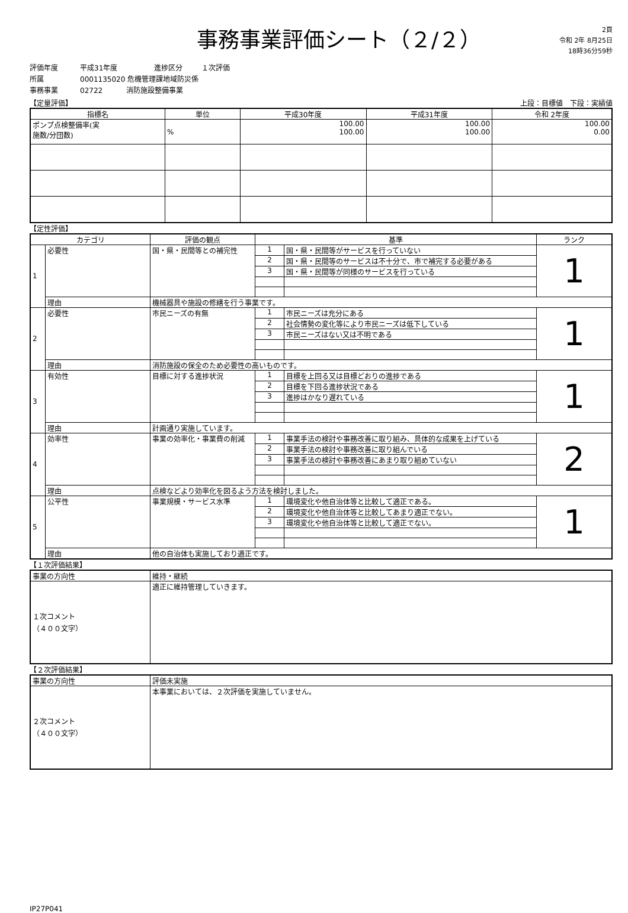事務事業評価シート（２/２）
2頁
令和 2年 8月25日
18時36分59秒
評価年度 平成31年度 進捗区分 １次評価
所属 0001135020 危機管理課地域防災係
事務事業 02722 消防施設整備事業
【定量評価】 上段：目標値　下段：実績値
| 指標名 | 単位 | 平成30年度 | 平成31年度 | 令和 2年度 |
| --- | --- | --- | --- | --- |
| ポンプ点検整備率(実 施数/分団数) | % | 100.00 100.00 | 100.00 100.00 | 100.00 0.00 |
【定性評価】
| カテゴリ | | 評価の観点 | 基準 | | ランク |
| --- | --- | --- | --- | --- | --- |
| 1 | 必要性 | 国・県・民間等との補完性 | 1 | 国・県・民間等がサービスを行っていない | 1 |
| | | | 2 | 国・県・民間等のサービスは不十分で、市で補完する必要がある | |
| | | | 3 | 国・県・民間等が同様のサービスを行っている | |
| | 理由 | 機械器具や施設の修繕を行う事業です。 | | | |
| 2 | 必要性 | 市民ニーズの有無 | 1 | 市民ニーズは充分にある | 1 |
| | | | 2 | 社会情勢の変化等により市民ニーズは低下している | |
| | | | 3 | 市民ニーズはない又は不明である | |
| | 理由 | 消防施設の保全のため必要性の高いものです。 | | | |
| 3 | 有効性 | 目標に対する進捗状況 | 1 | 目標を上回る又は目標どおりの進捗である | 1 |
| | | | 2 | 目標を下回る進捗状況である | |
| | | | 3 | 進捗はかなり遅れている | |
| | 理由 | 計画通り実施しています。 | | | |
| 4 | 効率性 | 事業の効率化・事業費の削減 | 1 | 事業手法の検討や事務改善に取り組み、具体的な成果を上げている | 2 |
| | | | 2 | 事業手法の検討や事務改善に取り組んでいる | |
| | | | 3 | 事業手法の検討や事務改善にあまり取り組めていない | |
| | 理由 | 点検などより効率化を図るよう方法を検討しました。 | | | |
| 5 | 公平性 | 事業規模・サービス水準 | 1 | 環境変化や他自治体等と比較して適正である。 | 1 |
| | | | 2 | 環境変化や他自治体等と比較してあまり適正でない。 | |
| | | | 3 | 環境変化や他自治体等と比較して適正でない。 | |
| | 理由 | 他の自治体も実施しており適正です。 | | | |
【１次評価結果】
| 事業の方向性 | 維持・継続 |
| １次コメント （４００文字） | 適正に維持管理していきます。 |
【２次評価結果】
| 事業の方向性 | 評価未実施 |
| ２次コメント （４００文字） | 本事業においては、２次評価を実施していません。 |
IP27P041